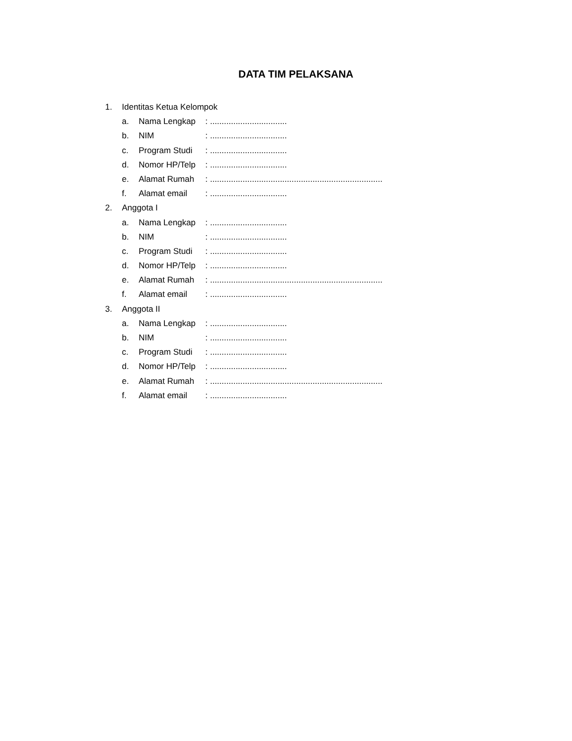DATA TIM PELAKSANA
1. Identitas Ketua Kelompok
a. Nama Lengkap: .................................
b. NIM: .................................
c. Program Studi: .................................
d. Nomor HP/Telp: .................................
e. Alamat Rumah: ..........................................................................
f. Alamat email: .................................
2. Anggota I
a. Nama Lengkap: .................................
b. NIM: .................................
c. Program Studi: .................................
d. Nomor HP/Telp: .................................
e. Alamat Rumah: ..........................................................................
f. Alamat email: .................................
3. Anggota II
a. Nama Lengkap: .................................
b. NIM: .................................
c. Program Studi: .................................
d. Nomor HP/Telp: .................................
e. Alamat Rumah: ..........................................................................
f. Alamat email: .................................